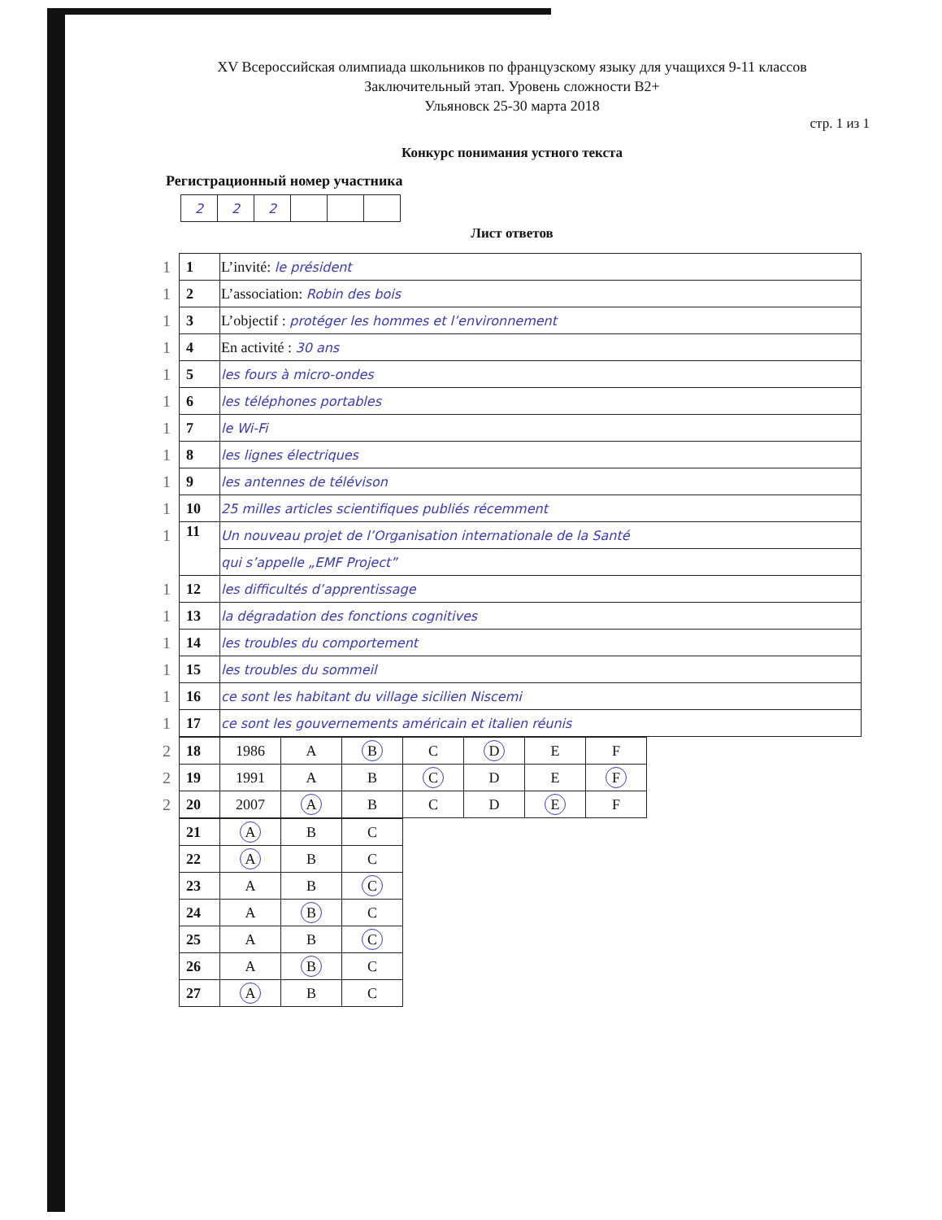XV Всероссийская олимпиада школьников по французскому языку для учащихся 9-11 классов
Заключительный этап. Уровень сложности B2+
Ульяновск 25-30 марта 2018
стр. 1 из 1
Конкурс понимания устного текста
Регистрационный номер участника
| 2 | 2 | 2 | | | |
Лист ответов
| 1 | 1 | L’invité: le président |
| 1 | 2 | L’association: Robin des bois |
| 1 | 3 | L’objectif : protéger les hommes et l’environnement |
| 1 | 4 | En activité : 30 ans |
| 1 | 5 | les fours à micro-ondes |
| 1 | 6 | les téléphones portables |
| 1 | 7 | le Wi-Fi |
| 1 | 8 | les lignes électriques |
| 1 | 9 | les antennes de télévison |
| 1 | 10 | 25 milles articles scientifiques publiés récemment |
| 1 | 11 | Un nouveau projet de l’Organisation internationale de la Santé |
| | | qui s’appelle „EMF Project” |
| 1 | 12 | les difficultés d’apprentissage |
| 1 | 13 | la dégradation des fonctions cognitives |
| 1 | 14 | les troubles du comportement |
| 1 | 15 | les troubles du sommeil |
| 1 | 16 | ce sont les habitant du village sicilien Niscemi |
| 1 | 17 | ce sont les gouvernements américain et italien réunis |
| 2 | 18 | 1986 | A | B | C | D | E | F |
| 2 | 19 | 1991 | A | B | C | D | E | F |
| 2 | 20 | 2007 | A | B | C | D | E | F |
| | 21 | A | B | C |
| | 22 | A | B | C |
| | 23 | A | B | C |
| | 24 | A | B | C |
| | 25 | A | B | C |
| | 26 | A | B | C |
| | 27 | A | B | C |